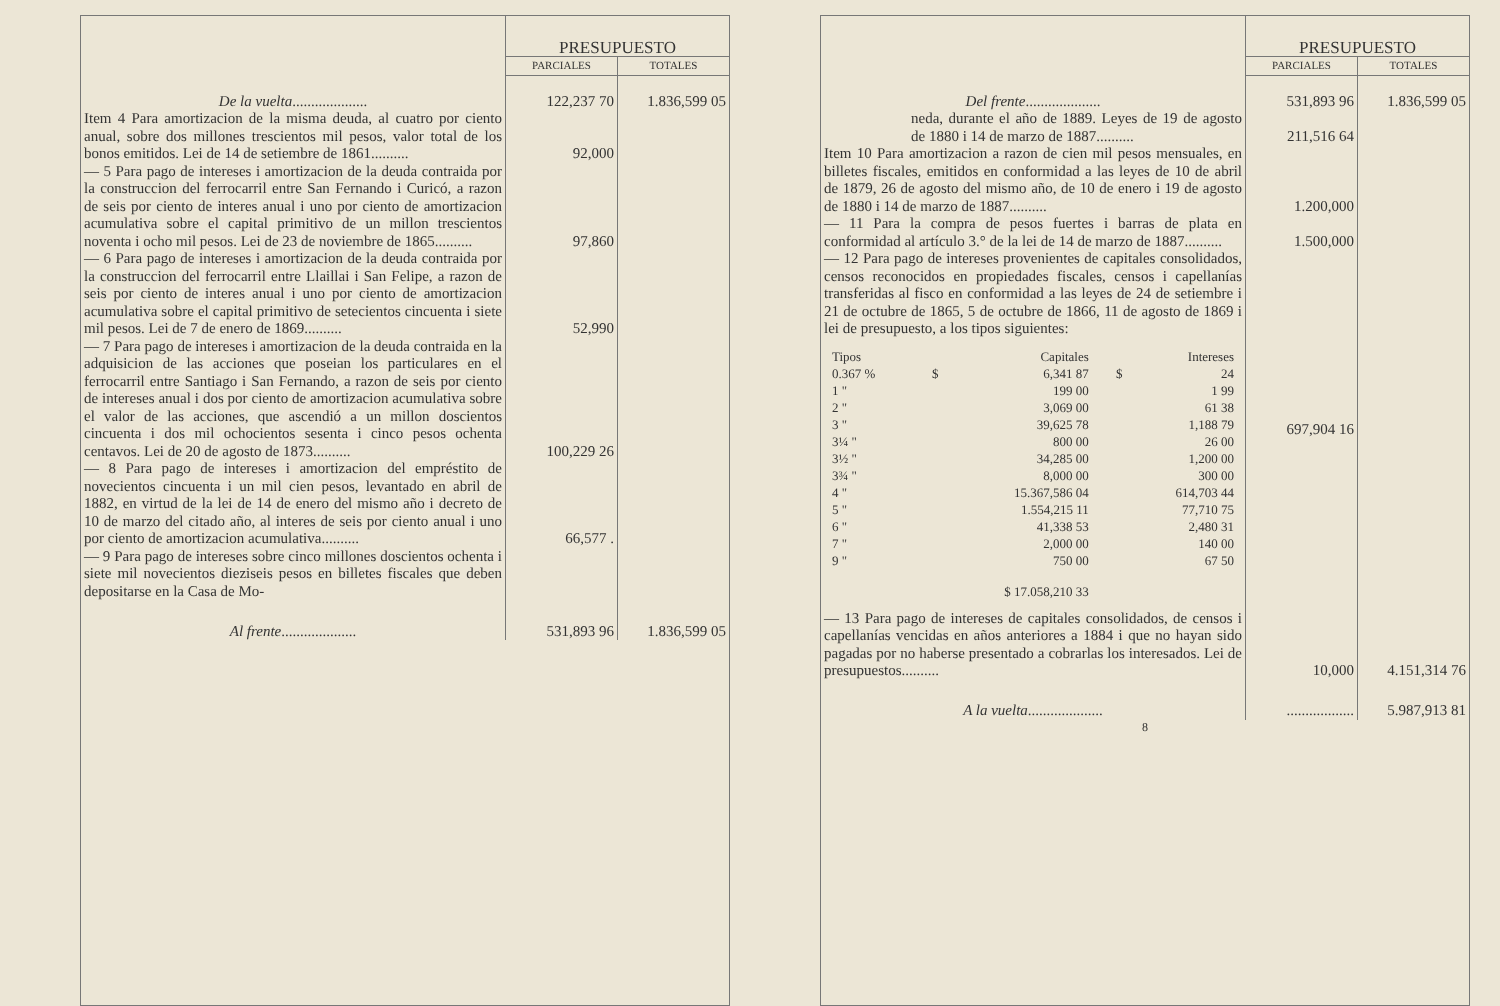| | PRESUPUESTO | |
| | PARCIALES | TOTALES |
| De la vuelta .................... | 122,237 70 | 1.836,599 05 |
| Item 4 Para amortizacion de la misma deuda, al cuatro por ciento anual, sobre dos millones trescientos mil pesos, valor total de los bonos emitidos. Lei de 14 de setiembre de 1861.......... | 92,000 | |
| — 5 Para pago de intereses i amortizacion de la deuda contraida por la construccion del ferrocarril entre San Fernando i Curicó, a razon de seis por ciento de interes anual i uno por ciento de amortizacion acumulativa sobre el capital primitivo de un millon trescientos noventa i ocho mil pesos. Lei de 23 de noviembre de 1865.......... | 97,860 | |
| — 6 Para pago de intereses i amortizacion de la deuda contraida por la construccion del ferrocarril entre Llaillai i San Felipe, a razon de seis por ciento de interes anual i uno por ciento de amortizacion acumulativa sobre el capital primitivo de setecientos cincuenta i siete mil pesos. Lei de 7 de enero de 1869.......... | 52,990 | |
| — 7 Para pago de intereses i amortizacion de la deuda contraida en la adquisicion de las acciones que poseian los particulares en el ferrocarril entre Santiago i San Fernando, a razon de seis por ciento de intereses anual i dos por ciento de amortizacion acumulativa sobre el valor de las acciones, que ascendió a un millon doscientos cincuenta i dos mil ochocientos sesenta i cinco pesos ochenta centavos. Lei de 20 de agosto de 1873.......... | 100,229 26 | |
| — 8 Para pago de intereses i amortizacion del empréstito de novecientos cincuenta i un mil cien pesos, levantado en abril de 1882, en virtud de la lei de 14 de enero del mismo año i decreto de 10 de marzo del citado año, al interes de seis por ciento anual i uno por ciento de amortizacion acumulativa.......... | 66,577 . | |
| — 9 Para pago de intereses sobre cinco millones doscientos ochenta i siete mil novecientos dieziseis pesos en billetes fiscales que deben depositarse en la Casa de Mo- | | |
| Al frente .................... | 531,893 96 | 1.836,599 05 |
| | PRESUPUESTO | |
| | PARCIALES | TOTALES |
| Del frente .................... | 531,893 96 | 1.836,599 05 |
| neda, durante el año de 1889. Leyes de 19 de agosto de 1880 i 14 de marzo de 1887.......... | 211,516 64 | |
| Item 10 Para amortizacion a razon de cien mil pesos mensuales, en billetes fiscales, emitidos en conformidad a las leyes de 10 de abril de 1879, 26 de agosto del mismo año, de 10 de enero i 19 de agosto de 1880 i 14 de marzo de 1887.......... | 1.200,000 | |
| — 11 Para la compra de pesos fuertes i barras de plata en conformidad al artículo 3.° de la lei de 14 de marzo de 1887.......... | 1.500,000 | |
| — 12 Para pago de intereses provenientes de capitales consolidados, censos reconocidos en propiedades fiscales, censos i capellanías transferidas al fisco en conformidad a las leyes de 24 de setiembre i 21 de octubre de 1865, 5 de octubre de 1866, 11 de agosto de 1869 i lei de presupuesto, a los tipos siguientes: / Tipos / / Capitales / / Intereses / / 0.367 % / $ / 6,341 87 / $ / 24 / / 1 " / / 199 00 / / 1 99 / / 2 " / / 3,069 00 / / 61 38 / / 3 " / / 39,625 78 / / 1,188 79 / / 3¼ " / / 800 00 / / 26 00 / / 3½ " / / 34,285 00 / / 1,200 00 / / 3¾ " / / 8,000 00 / / 300 00 / / 4 " / / 15.367,586 04 / / 614,703 44 / / 5 " / / 1.554,215 11 / / 77,710 75 / / 6 " / / 41,338 53 / / 2,480 31 / / 7 " / / 2,000 00 / / 140 00 / / 9 " / / 750 00 / / 67 50 / / / / $ 17.058,210 33 / / / | 697,904 16 | |
| — 13 Para pago de intereses de capitales consolidados, de censos i capellanías vencidas en años anteriores a 1884 i que no hayan sido pagadas por no haberse presentado a cobrarlas los interesados. Lei de presupuestos.......... | 10,000 | 4.151,314 76 |
| A la vuelta .................... | .................. | 5.987,913 81 |
8